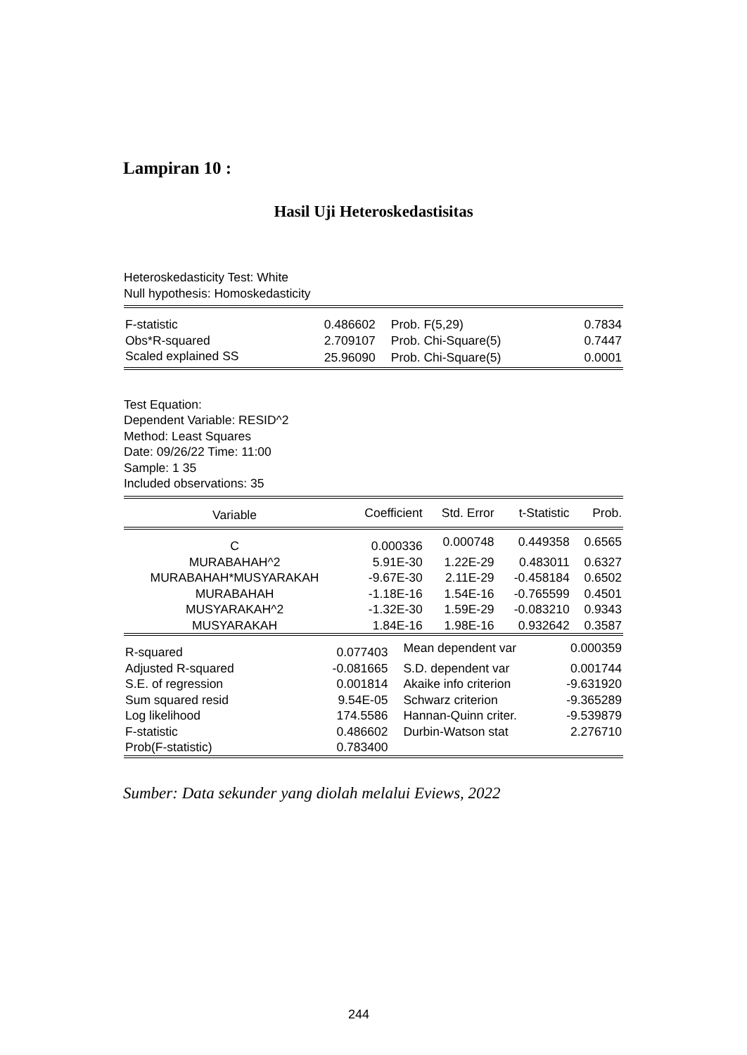Lampiran 10 :
Hasil Uji Heteroskedastisitas
Heteroskedasticity Test: White
Null hypothesis: Homoskedasticity
| F-statistic | 0.486602 | Prob. F(5,29) | 0.7834 |
| Obs*R-squared | 2.709107 | Prob. Chi-Square(5) | 0.7447 |
| Scaled explained SS | 25.96090 | Prob. Chi-Square(5) | 0.0001 |
Test Equation:
Dependent Variable: RESID^2
Method: Least Squares
Date: 09/26/22 Time: 11:00
Sample: 1 35
Included observations: 35
| Variable | Coefficient | Std. Error | t-Statistic | Prob. |
| --- | --- | --- | --- | --- |
| C | 0.000336 | 0.000748 | 0.449358 | 0.6565 |
| MURABAHAH^2 | 5.91E-30 | 1.22E-29 | 0.483011 | 0.6327 |
| MURABAHAH*MUSYARAKAH | -9.67E-30 | 2.11E-29 | -0.458184 | 0.6502 |
| MURABAHAH | -1.18E-16 | 1.54E-16 | -0.765599 | 0.4501 |
| MUSYARAKAH^2 | -1.32E-30 | 1.59E-29 | -0.083210 | 0.9343 |
| MUSYARAKAH | 1.84E-16 | 1.98E-16 | 0.932642 | 0.3587 |
| R-squared | 0.077403 | Mean dependent var | 0.000359 |
| Adjusted R-squared | -0.081665 | S.D. dependent var | 0.001744 |
| S.E. of regression | 0.001814 | Akaike info criterion | -9.631920 |
| Sum squared resid | 9.54E-05 | Schwarz criterion | -9.365289 |
| Log likelihood | 174.5586 | Hannan-Quinn criter. | -9.539879 |
| F-statistic | 0.486602 | Durbin-Watson stat | 2.276710 |
| Prob(F-statistic) | 0.783400 | | |
Sumber: Data sekunder yang diolah melalui Eviews, 2022
244